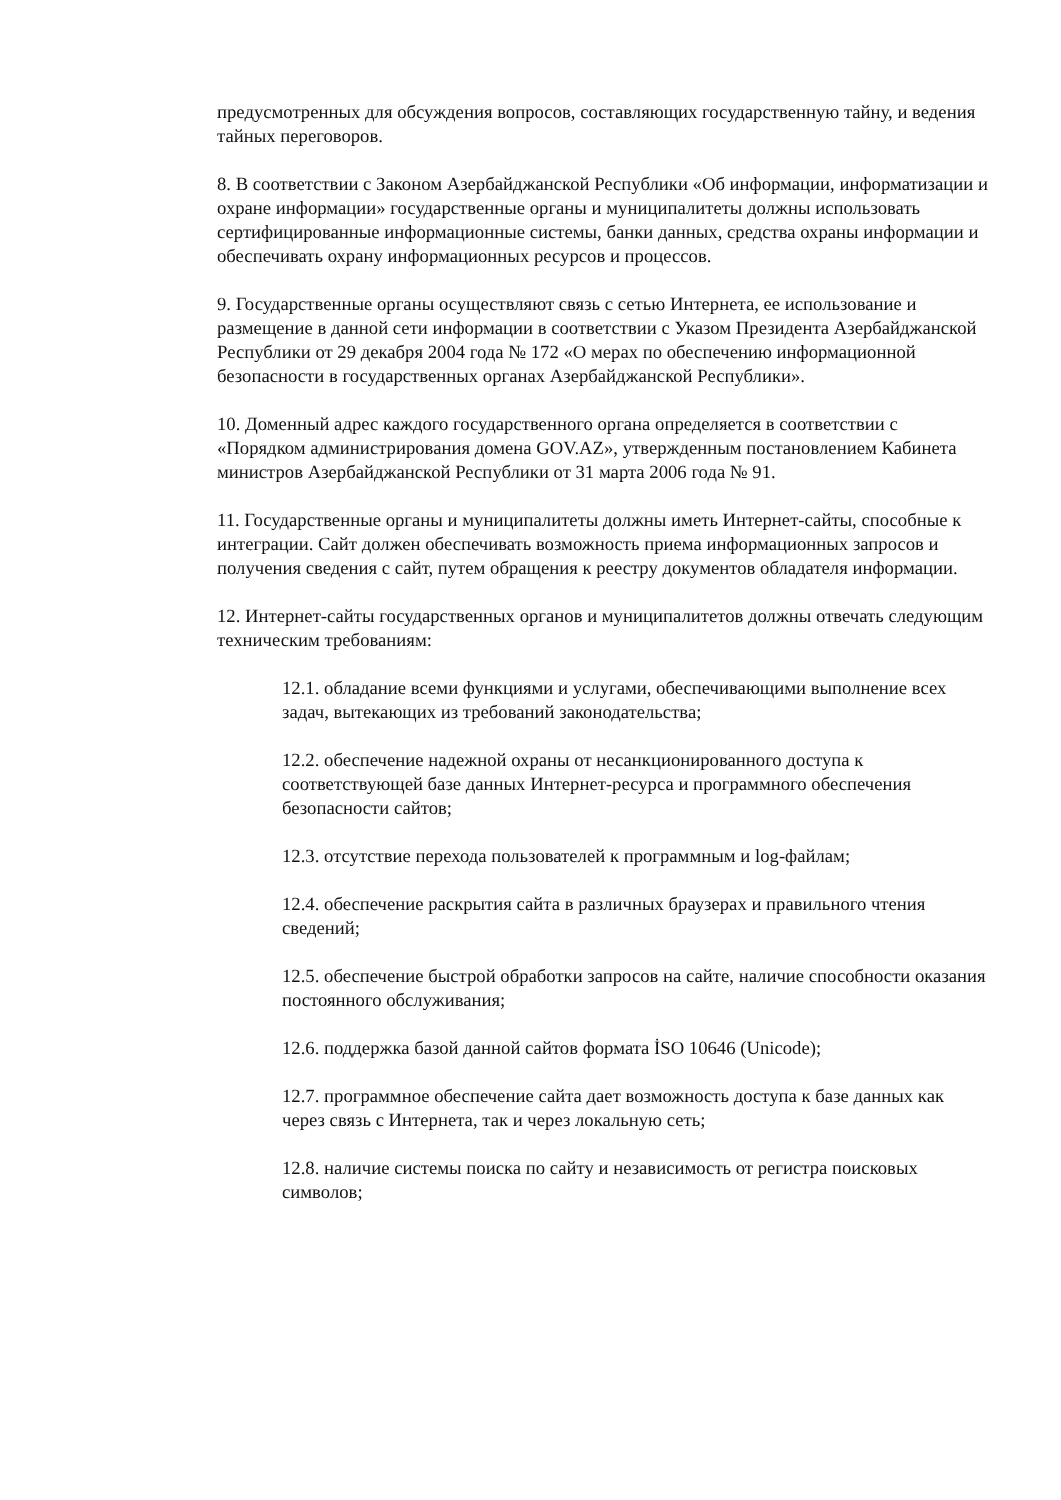предусмотренных для обсуждения вопросов, составляющих государственную тайну, и ведения тайных переговоров.
8. В соответствии с Законом Азербайджанской Республики «Об информации, информатизации и охране информации» государственные органы и муниципалитеты должны использовать сертифицированные информационные системы, банки данных, средства охраны информации и обеспечивать охрану информационных ресурсов и процессов.
9. Государственные органы осуществляют связь с сетью Интернета, ее использование и размещение в данной сети информации в соответствии с Указом Президента Азербайджанской Республики от 29 декабря 2004 года № 172 «О мерах по обеспечению информационной безопасности в государственных органах Азербайджанской Республики».
10. Доменный адрес каждого государственного органа определяется в соответствии с «Порядком администрирования домена GOV.AZ», утвержденным постановлением Кабинета министров Азербайджанской Республики от 31 марта 2006 года № 91.
11. Государственные органы и муниципалитеты должны иметь Интернет-сайты, способные к интеграции. Сайт должен обеспечивать возможность приема информационных запросов и получения сведения с сайт, путем обращения к реестру документов обладателя информации.
12. Интернет-сайты государственных органов и муниципалитетов должны отвечать следующим техническим требованиям:
12.1. обладание всеми функциями и услугами, обеспечивающими выполнение всех задач, вытекающих из требований законодательства;
12.2. обеспечение надежной охраны от несанкционированного доступа к соответствующей базе данных Интернет-ресурса и программного обеспечения безопасности сайтов;
12.3. отсутствие перехода пользователей к программным и log-файлам;
12.4. обеспечение раскрытия сайта в различных браузерах и правильного чтения сведений;
12.5. обеспечение быстрой обработки запросов на сайте, наличие способности оказания постоянного обслуживания;
12.6. поддержка базой данной сайтов формата İSO 10646 (Unicode);
12.7. программное обеспечение сайта дает возможность доступа к базе данных как через связь с Интернета, так и через локальную сеть;
12.8. наличие системы поиска по сайту и независимость от регистра поисковых символов;